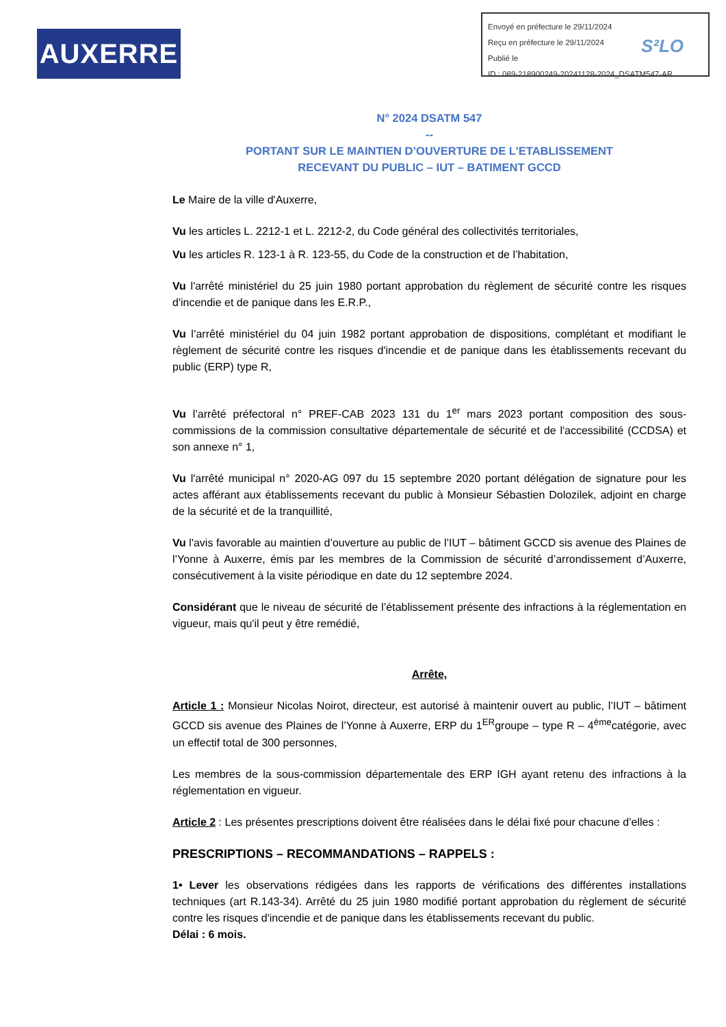AUXERRE
Envoyé en préfecture le 29/11/2024
Reçu en préfecture le 29/11/2024
Publié le
ID : 089-218900249-20241128-2024_DSATM547-AR
S²LO
N° 2024 DSATM 547
--
PORTANT SUR LE MAINTIEN D’OUVERTURE DE L'ETABLISSEMENT
RECEVANT DU PUBLIC – IUT – BATIMENT GCCD
Le Maire de la ville d'Auxerre,
Vu les articles L. 2212-1 et L. 2212-2, du Code général des collectivités territoriales,
Vu les articles R. 123-1 à R. 123-55, du Code de la construction et de l’habitation,
Vu l'arrêté ministériel du 25 juin 1980 portant approbation du règlement de sécurité contre les risques d'incendie et de panique dans les E.R.P.,
Vu l’arrêté ministériel du 04 juin 1982 portant approbation de dispositions, complétant et modifiant le règlement de sécurité contre les risques d'incendie et de panique dans les établissements recevant du public (ERP) type R,
Vu l’arrêté préfectoral n° PREF-CAB 2023 131 du 1<sup>er</sup> mars 2023 portant composition des sous-commissions de la commission consultative départementale de sécurité et de l'accessibilité (CCDSA) et son annexe n° 1,
Vu l'arrêté municipal n° 2020-AG 097 du 15 septembre 2020 portant délégation de signature pour les actes afférant aux établissements recevant du public à Monsieur Sébastien Dolozilek, adjoint en charge de la sécurité et de la tranquillité,
Vu l'avis favorable au maintien d’ouverture au public de l’IUT – bâtiment GCCD sis avenue des Plaines de l’Yonne à Auxerre, émis par les membres de la Commission de sécurité d’arrondissement d’Auxerre, consécutivement à la visite périodique en date du 12 septembre 2024.
Considérant que le niveau de sécurité de l’établissement présente des infractions à la réglementation en vigueur, mais qu'il peut y être remédié,
Arrête,
Article 1 : Monsieur Nicolas Noirot, directeur, est autorisé à maintenir ouvert au public, l’IUT – bâtiment GCCD sis avenue des Plaines de l’Yonne à Auxerre, ERP du 1<sup>ER</sup>groupe – type R – 4<sup>ème</sup>catégorie, avec un effectif total de 300 personnes,
Les membres de la sous-commission départementale des ERP IGH ayant retenu des infractions à la réglementation en vigueur.
Article 2 : Les présentes prescriptions doivent être réalisées dans le délai fixé pour chacune d’elles :
PRESCRIPTIONS – RECOMMANDATIONS – RAPPELS :
1• Lever les observations rédigées dans les rapports de vérifications des différentes installations techniques (art R.143-34). Arrêté du 25 juin 1980 modifié portant approbation du règlement de sécurité contre les risques d'incendie et de panique dans les établissements recevant du public.
Délai : 6 mois.